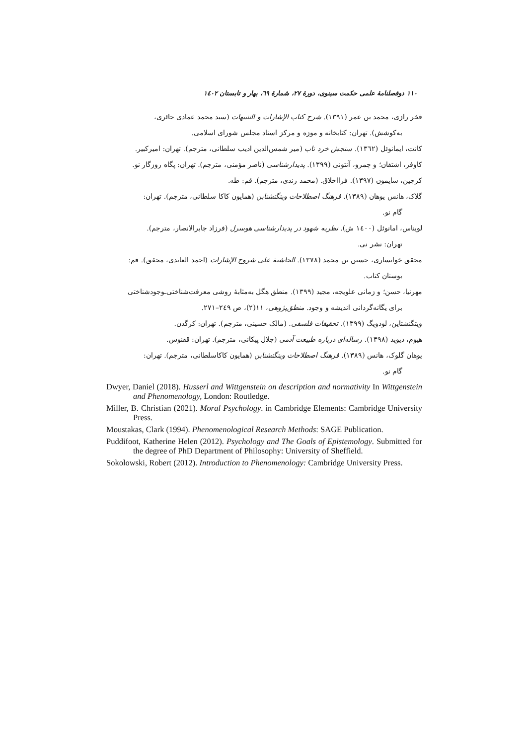۱۱۰ دوفصلنامهٔ علمی حکمت سینوی، دورهٔ ۲۷، شمارهٔ ٦۹، بهار و تابستان ۱٤۰۲
فخر رازی، محمد بن عمر (۱۳۹۱). شرح کتاب الإشارات و التنبیهات (سید محمد عمادی حائری،
به‌کوشش). تهران: کتابخانه و موزه و مرکز اسناد مجلس شورای اسلامی.
کانت، ایمانوئل (۱۳٦۲). سنجش خرد ناب (میر شمس‌الدین ادیب سلطانی، مترجم). تهران: امیرکبیر.
کاوفر، اشتفان؛ و چمرو، آنتونی (۱۳۹۹). پدیدارشناسی (ناصر مؤمنی، مترجم). تهران: پگاه روزگار نو.
کرچین، سایمون (۱۳۹۷). فرااخلاق. (محمد زندی، مترجم). قم: طه.
گلاک، هانس یوهان (۱۳۸۹). فرهنگ اصطلاحات ویتگنشتاین (همایون کاکا سلطانی، مترجم). تهران:
گام نو.
لویناس، امانوئل (۱٤۰۰ ش). نظریه شهود در پدیدارشناسی هوسرل (فرزاد جابرالانصار، مترجم).
تهران: نشر نی.
محقق خوانساری، حسین بن محمد (۱۳۷۸). الحاشیة علی شروح الإشارات (احمد العابدی، محقق). قم:
بوستان کتاب.
مهرنیا، حسن؛ و زمانی علویجه، مجید (۱۳۹۹). منطق هگل به‌مثابهٔ روشی معرفت‌شناختی‌ـوجودشناختی
برای یگانه‌گردانی اندیشه و وجود. منطق‌پژوهی، ۱۱(۲)، ص ۲٤۹–۲۷۱.
ویتگنشتاین، لودویگ (۱۳۹۹). تحقیقات فلسفی. (مالک حسینی، مترجم). تهران: کرگدن.
هیوم، دیوید (۱۳۹۸). رساله‌ای درباره طبیعت آدمی (جلال پیکانی، مترجم). تهران: ققنوس.
یوهان گلوک، هانس (۱۳۸۹). فرهنگ اصطلاحات ویتگنشتاین (همایون کاکاسلطانی، مترجم). تهران:
گام نو.
Dwyer, Daniel (2018). Husserl and Wittgenstein on description and normativity In Wittgenstein and Phenomenology, London: Routledge.
Miller, B. Christian (2021). Moral Psychology. in Cambridge Elements: Cambridge University Press.
Moustakas, Clark (1994). Phenomenological Research Methods: SAGE Publication.
Puddifoot, Katherine Helen (2012). Psychology and The Goals of Epistemology. Submitted for the degree of PhD Department of Philosophy: University of Sheffield.
Sokolowski, Robert (2012). Introduction to Phenomenology: Cambridge University Press.